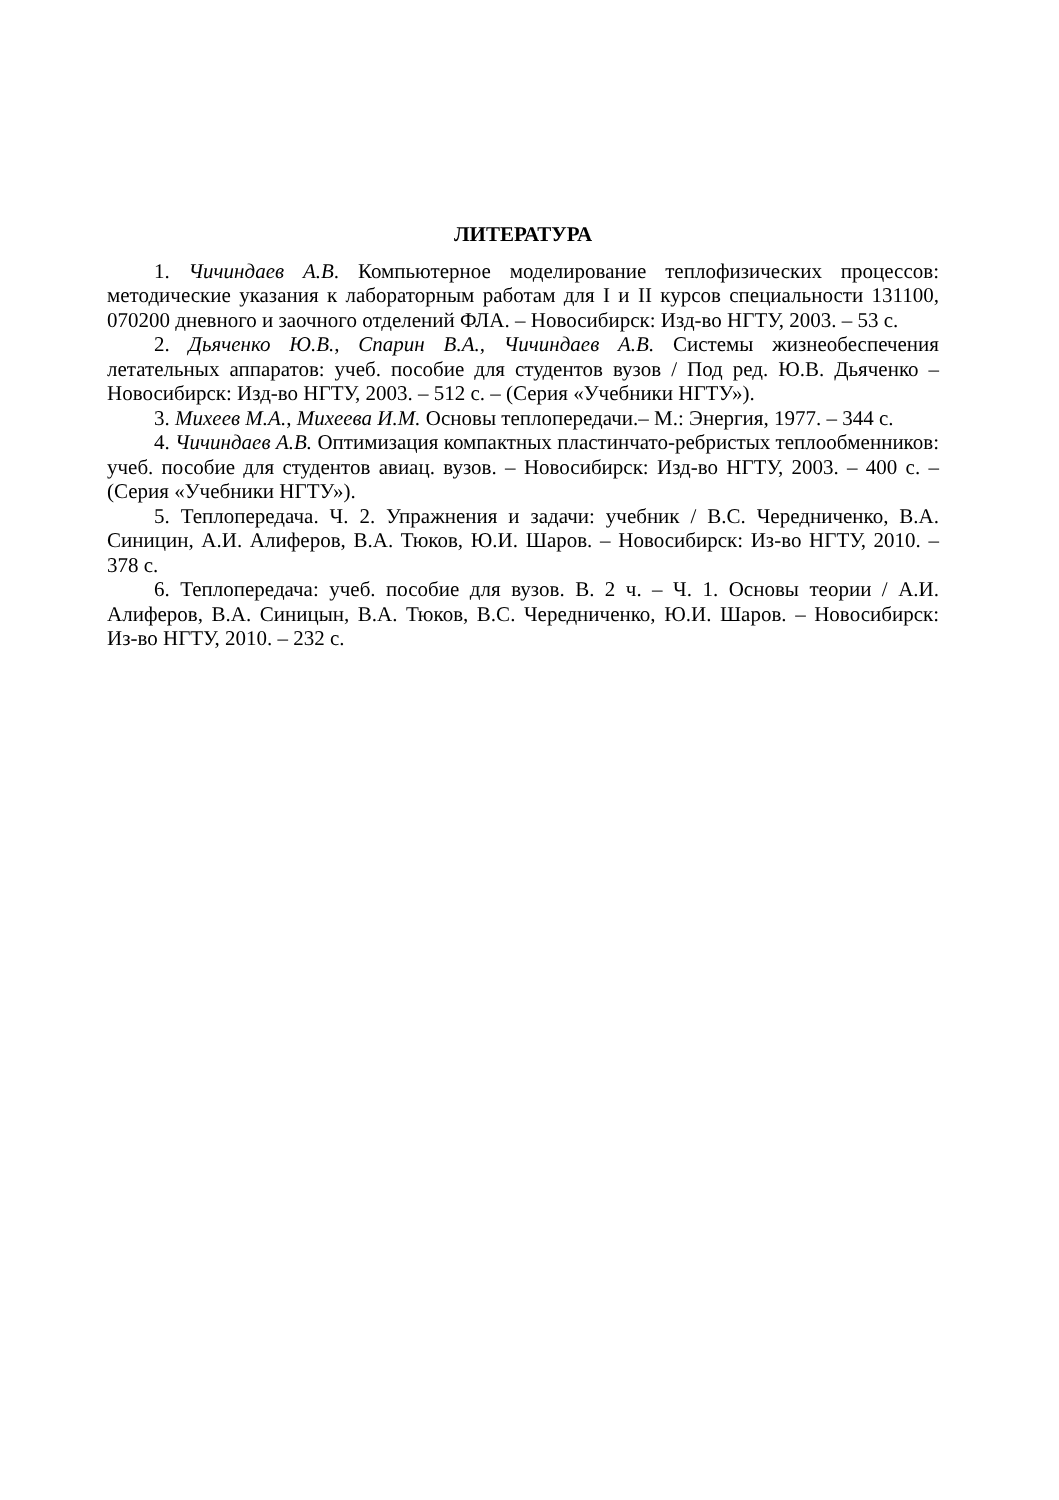ЛИТЕРАТУРА
1. Чичиндаев А.В. Компьютерное моделирование теплофизических процессов: методические указания к лабораторным работам для I и II курсов специальности 131100, 070200 дневного и заочного отделений ФЛА. – Новосибирск: Изд-во НГТУ, 2003. – 53 с.
2. Дьяченко Ю.В., Спарин В.А., Чичиндаев А.В. Системы жизнеобеспечения летательных аппаратов: учеб. пособие для студентов вузов / Под ред. Ю.В. Дьяченко – Новосибирск: Изд-во НГТУ, 2003. – 512 с. – (Серия «Учебники НГТУ»).
3. Михеев М.А., Михеева И.М. Основы теплопередачи.– М.: Энергия, 1977. – 344 с.
4. Чичиндаев А.В. Оптимизация компактных пластинчато-ребристых теплообменников: учеб. пособие для студентов авиац. вузов. – Новосибирск: Изд-во НГТУ, 2003. – 400 с. – (Серия «Учебники НГТУ»).
5. Теплопередача. Ч. 2. Упражнения и задачи: учебник / В.С. Чередниченко, В.А. Синицин, А.И. Алиферов, В.А. Тюков, Ю.И. Шаров. – Новосибирск: Из-во НГТУ, 2010. – 378 с.
6. Теплопередача: учеб. пособие для вузов. В. 2 ч. – Ч. 1. Основы теории / А.И. Алиферов, В.А. Синицын, В.А. Тюков, В.С. Чередниченко, Ю.И. Шаров. – Новосибирск: Из-во НГТУ, 2010. – 232 с.